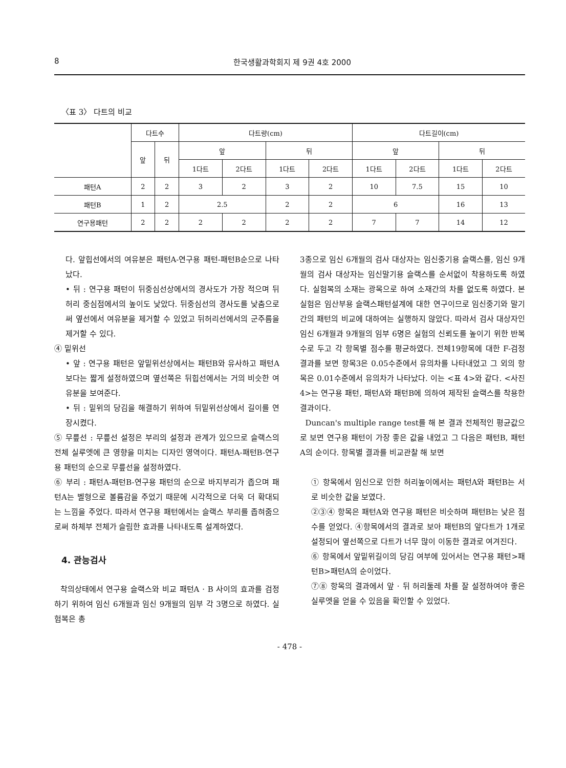8 한국생활과학회지 제 9권 4호 2000
〈표 3〉 다트의 비교
| | 다트수 | | 다트량(cm) | | | | 다트길이(cm) | | | |
| --- | --- | --- | --- | --- | --- | --- | --- | --- | --- | --- |
| | 앞 | 뒤 | 앞 | | 뒤 | | 앞 | | 뒤 | |
| | | | 1다트 | 2다트 | 1다트 | 2다트 | 1다트 | 2다트 | 1다트 | 2다트 |
| 패턴A | 2 | 2 | 3 | 2 | 3 | 2 | 10 | 7.5 | 15 | 10 |
| 패턴B | 1 | 2 | 2.5 | | 2 | 2 | 6 | | 16 | 13 |
| 연구용패턴 | 2 | 2 | 2 | 2 | 2 | 2 | 7 | 7 | 14 | 12 |
다. 앞힙선에서의 여유분은 패턴A-연구용 패턴-패턴B순으로 나타났다.
• 뒤 : 연구용 패턴이 뒤중심선상에서의 경사도가 가장 적으며 뒤허리 중심점에서의 높이도 낮았다. 뒤중심선의 경사도를 낮춤으로써 옆선에서 여유분을 제거할 수 있었고 뒤허리선에서의 군주름을 제거할 수 있다.
④ 밑위선
• 앞 : 연구용 패턴은 앞밑위선상에서는 패턴B와 유사하고 패턴A보다는 짧게 설정하였으며 옆선쪽은 뒤힙선에서는 거의 비슷한 여유분을 보여준다.
• 뒤 : 밑위의 당김을 해결하기 위하여 뒤밑위선상에서 길이를 연장시켰다.
⑤ 무릎선 : 무릎선 설정은 부리의 설정과 관계가 있으므로 슬랙스의 전체 실루엣에 큰 영향을 미치는 디자인 영역이다. 패턴A-패턴B-연구용 패턴의 순으로 무릎선을 설정하였다.
⑥ 부리 : 패턴A-패턴B-연구용 패턴의 순으로 바지부리가 좁으며 패턴A는 벨형으로 볼륨감을 주었기 때문에 시각적으로 더욱 더 확대되는 느낌을 주었다. 따라서 연구용 패턴에서는 슬랙스 부리를 좁혀줌으로써 하체부 전체가 슬림한 효과를 나타내도록 설계하였다.
4. 관능검사
착의상태에서 연구용 슬랙스와 비교 패턴A · B 사이의 효과를 검정하기 위하여 임신 6개월과 임신 9개월의 임부 각 3명으로 하였다. 실험복은 총
3종으로 임신 6개월의 검사 대상자는 임신중기용 슬랙스를, 임신 9개월의 검사 대상자는 임신말기용 슬랙스를 순서없이 착용하도록 하였다. 실험복의 소재는 광목으로 하여 소재간의 차를 없도록 하였다. 본 실험은 임산부용 슬랙스패턴설계에 대한 연구이므로 임신중기와 말기 간의 패턴의 비교에 대하여는 실행하지 않았다. 따라서 검사 대상자인 임신 6개월과 9개월의 임부 6명은 실험의 신뢰도를 높이기 위한 반복수로 두고 각 항목별 점수를 평균하였다. 전체19항목에 대한 F-검정 결과를 보면 항목3은 0.05수준에서 유의차를 나타내었고 그 외의 항목은 0.01수준에서 유의차가 나타났다. 이는 <표 4>와 같다. <사진 4>는 연구용 패턴, 패턴A와 패턴B에 의하여 제작된 슬랙스를 착용한 결과이다.
Duncan's multiple range test를 해 본 결과 전체적인 평균값으로 보면 연구용 패턴이 가장 좋은 값을 내었고 그 다음은 패턴B, 패턴A의 순이다. 항목별 결과를 비교관찰 해 보면
① 항목에서 임신으로 인한 허리높이에서는 패턴A와 패턴B는 서로 비슷한 값을 보였다.
②③④ 항목은 패턴A와 연구용 패턴은 비슷하며 패턴B는 낮은 점수를 얻었다. ④항목에서의 결과로 보아 패턴B의 앞다트가 1개로 설정되어 옆선쪽으로 다트가 너무 많이 이동한 결과로 여겨진다.
⑥ 항목에서 앞밑위길이의 당김 여부에 있어서는 연구용 패턴>패턴B>패턴A의 순이었다.
⑦⑧ 항목의 결과에서 앞 · 뒤 허리둘레 차를 잘 설정하여야 좋은 실루엣을 얻을 수 있음을 확인할 수 있었다.
- 478 -